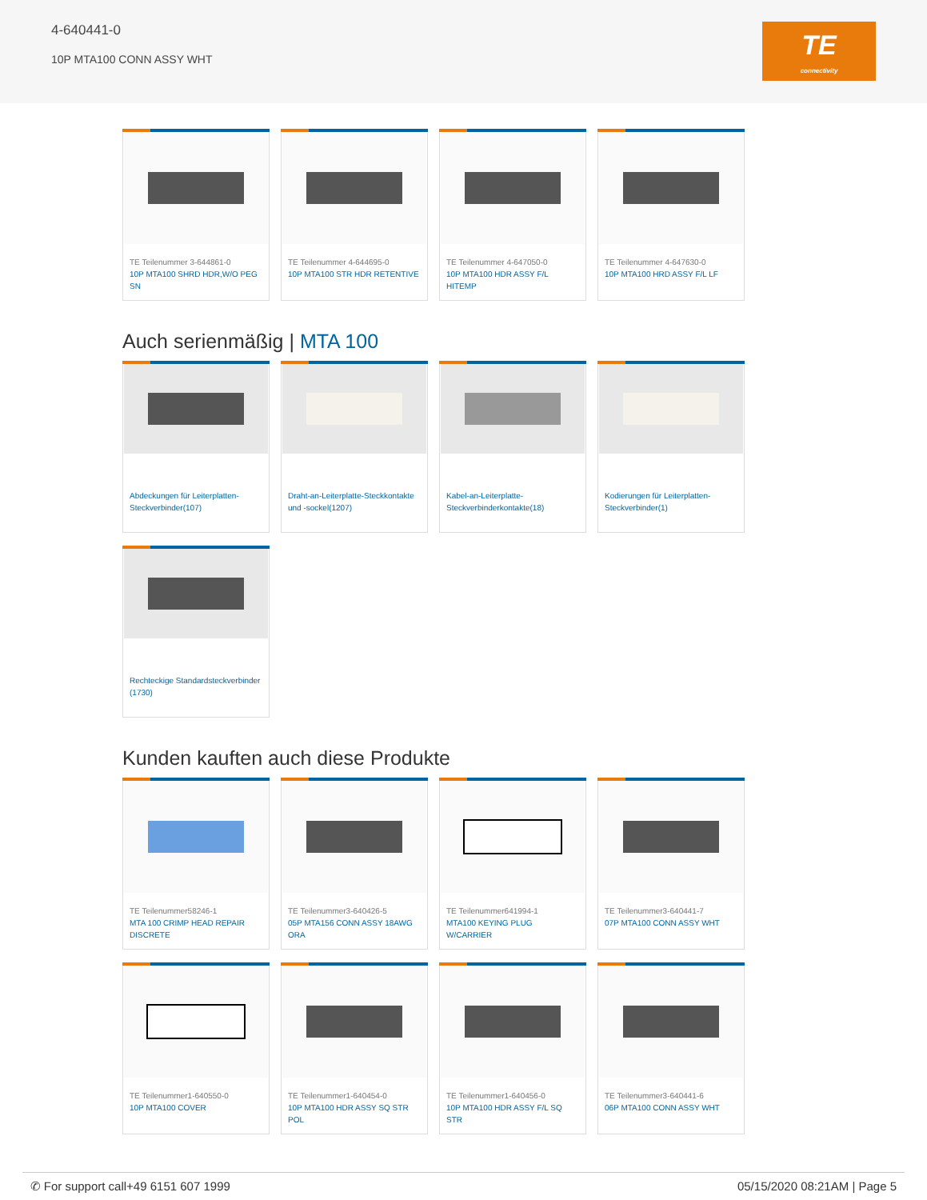4-640441-0
10P MTA100 CONN ASSY WHT
TE
connectivity
TE Teilenummer 3-644861-0
10P MTA100 SHRD HDR,W/O PEG SN
TE Teilenummer 4-644695-0
10P MTA100 STR HDR RETENTIVE
TE Teilenummer 4-647050-0
10P MTA100 HDR ASSY F/L HITEMP
TE Teilenummer 4-647630-0
10P MTA100 HRD ASSY F/L LF
Auch serienmäßig | MTA 100
Abdeckungen für Leiterplatten-Steckverbinder(107)
Draht-an-Leiterplatte-Steckkontakte und -sockel(1207)
Kabel-an-Leiterplatte-Steckverbinderkontakte(18)
Kodierungen für Leiterplatten-Steckverbinder(1)
Rechteckige Standardsteckverbinder (1730)
Kunden kauften auch diese Produkte
TE Teilenummer58246-1
MTA 100 CRIMP HEAD REPAIR DISCRETE
TE Teilenummer3-640426-5
05P MTA156 CONN ASSY 18AWG ORA
TE Teilenummer641994-1
MTA100 KEYING PLUG W/CARRIER
TE Teilenummer3-640441-7
07P MTA100 CONN ASSY WHT
TE Teilenummer1-640550-0
10P MTA100 COVER
TE Teilenummer1-640454-0
10P MTA100 HDR ASSY SQ STR POL
TE Teilenummer1-640456-0
10P MTA100 HDR ASSY F/L SQ STR
TE Teilenummer3-640441-6
06P MTA100 CONN ASSY WHT
✆ For support call+49 6151 607 1999 05/15/2020 08:21AM | Page 5